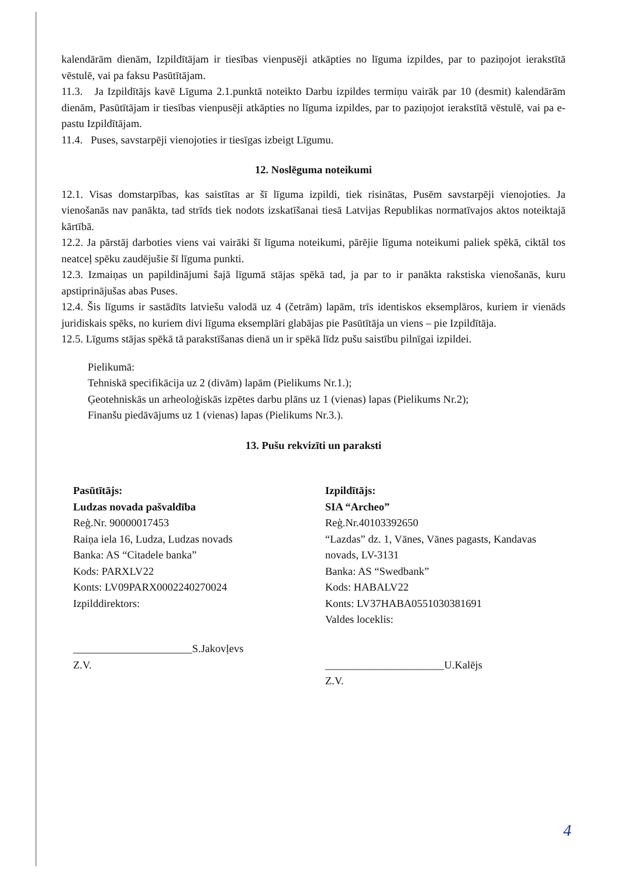kalendārām dienām, Izpildītājam ir tiesības vienpusēji atkāpties no līguma izpildes, par to paziņojot ierakstītā vēstulē, vai pa faksu Pasūtītājam.
11.3. Ja Izpildītājs kavē Līguma 2.1.punktā noteikto Darbu izpildes termiņu vairāk par 10 (desmit) kalendārām dienām, Pasūtītājam ir tiesības vienpusēji atkāpties no līguma izpildes, par to paziņojot ierakstītā vēstulē, vai pa e-pastu Izpildītājam.
11.4. Puses, savstarpēji vienojoties ir tiesīgas izbeigt Līgumu.
12. Noslēguma noteikumi
12.1. Visas domstarpības, kas saistītas ar šī līguma izpildi, tiek risinātas, Pusēm savstarpēji vienojoties. Ja vienošanās nav panākta, tad strīds tiek nodots izskatīšanai tiesā Latvijas Republikas normatīvajos aktos noteiktajā kārtībā.
12.2. Ja pārstāj darboties viens vai vairāki šī līguma noteikumi, pārējie līguma noteikumi paliek spēkā, ciktāl tos neatceļ spēku zaudējušie šī līguma punkti.
12.3. Izmaiņas un papildinājumi šajā līgumā stājas spēkā tad, ja par to ir panākta rakstiska vienošanās, kuru apstiprinājušas abas Puses.
12.4. Šis līgums ir sastādīts latviešu valodā uz 4 (četrām) lapām, trīs identiskos eksemplāros, kuriem ir vienāds juridiskais spēks, no kuriem divi līguma eksemplāri glabājas pie Pasūtītāja un viens – pie Izpildītāja.
12.5. Līgums stājas spēkā tā parakstīšanas dienā un ir spēkā līdz pušu saistību pilnīgai izpildei.
Pielikumā:
Tehniskā specifikācija uz 2 (divām) lapām (Pielikums Nr.1.);
Ģeotehniskās un arheoloģiskās izpētes darbu plāns uz 1 (vienas) lapas (Pielikums Nr.2);
Finanšu piedāvājums uz 1 (vienas) lapas (Pielikums Nr.3.).
13. Pušu rekvizīti un paraksti
Pasūtītājs:
Ludzas novada pašvaldība
Reģ.Nr. 90000017453
Raiņa iela 16, Ludza, Ludzas novads
Banka: AS “Citadele banka”
Kods: PARXLV22
Konts: LV09PARX0002240270024
Izpilddirektors:
______________________S.Jakovļevs
Z.V.
Izpildītājs:
SIA “Archeo”
Reģ.Nr.40103392650
“Lazdas” dz. 1, Vānes, Vānes pagasts, Kandavas novads, LV-3131
Banka: AS “Swedbank”
Kods: HABALV22
Konts: LV37HABA0551030381691
Valdes loceklis:
______________________U.Kalējs
Z.V.
4